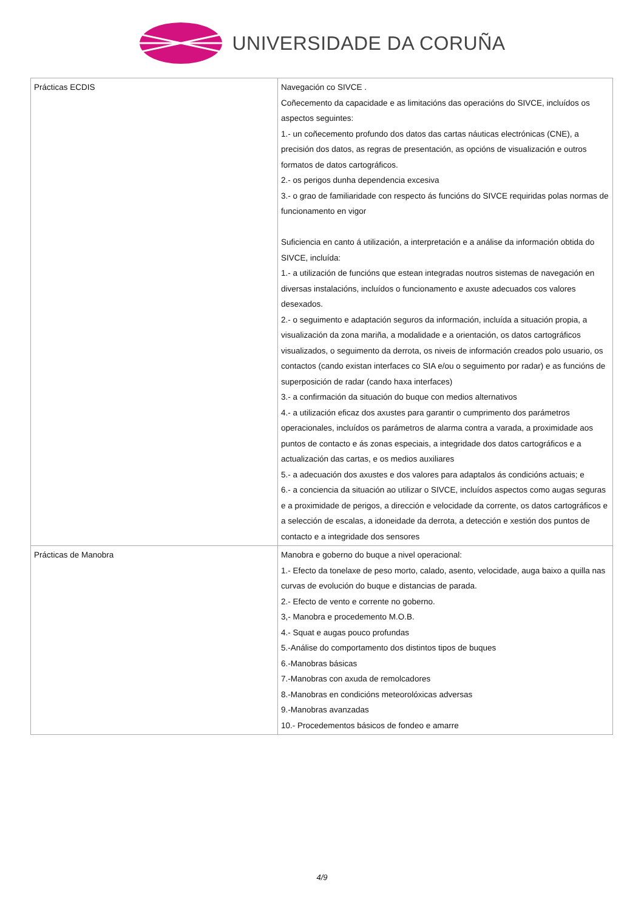UNIVERSIDADE DA CORUÑA
| Prácticas ECDIS | Navegación co SIVCE . Coñecemento da capacidade e as limitacións das operacións do SIVCE, incluídos os aspectos seguintes: 1.- un coñecemento profundo dos datos das cartas náuticas electrónicas (CNE), a precisión dos datos, as regras de presentación, as opcións de visualización e outros formatos de datos cartográficos. 2.- os perigos dunha dependencia excesiva 3.- o grao de familiaridade con respecto ás funcións do SIVCE requiridas polas normas de funcionamento en vigor Suficiencia en canto á utilización, a interpretación e a análise da información obtida do SIVCE, incluída: 1.- a utilización de funcións que estean integradas noutros sistemas de navegación en diversas instalacións, incluídos o funcionamento e axuste adecuados cos valores desexados. 2.- o seguimento e adaptación seguros da información, incluída a situación propia, a visualización da zona mariña, a modalidade e a orientación, os datos cartográficos visualizados, o seguimento da derrota, os niveis de información creados polo usuario, os contactos (cando existan interfaces co SIA e/ou o seguimento por radar) e as funcións de superposición de radar (cando haxa interfaces) 3.- a confirmación da situación do buque con medios alternativos 4.- a utilización eficaz dos axustes para garantir o cumprimento dos parámetros operacionales, incluídos os parámetros de alarma contra a varada, a proximidade aos puntos de contacto e ás zonas especiais, a integridade dos datos cartográficos e a actualización das cartas, e os medios auxiliares 5.- a adecuación dos axustes e dos valores para adaptalos ás condicións actuais; e 6.- a conciencia da situación ao utilizar o SIVCE, incluídos aspectos como augas seguras e a proximidade de perigos, a dirección e velocidade da corrente, os datos cartográficos e a selección de escalas, a idoneidade da derrota, a detección e xestión dos puntos de contacto e a integridade dos sensores |
| Prácticas de Manobra | Manobra e goberno do buque a nivel operacional: 1.- Efecto da tonelaxe de peso morto, calado, asento, velocidade, auga baixo a quilla nas curvas de evolución do buque e distancias de parada. 2.- Efecto de vento e corrente no goberno. 3,- Manobra e procedemento M.O.B. 4.- Squat e augas pouco profundas 5.-Análise do comportamento dos distintos tipos de buques 6.-Manobras básicas 7.-Manobras con axuda de remolcadores 8.-Manobras en condicións meteorolóxicas adversas 9.-Manobras avanzadas 10.- Procedementos básicos de fondeo e amarre |
4/9